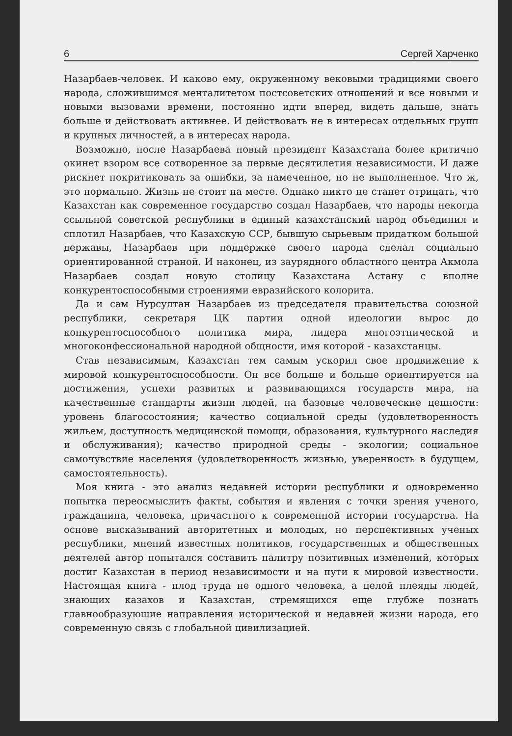6 Сергей Харченко
Назарбаев-человек. И каково ему, окруженному вековыми традициями своего народа, сложившимся менталитетом постсоветских отношений и все новыми и новыми вызовами времени, постоянно идти вперед, видеть дальше, знать больше и действовать активнее. И действовать не в интересах отдельных групп и крупных личностей, а в интересах народа.
Возможно, после Назарбаева новый президент Казахстана более критично окинет взором все сотворенное за первые десятилетия независимости. И даже рискнет покритиковать за ошибки, за намеченное, но не выполненное. Что ж, это нормально. Жизнь не стоит на месте. Однако никто не станет отрицать, что Казахстан как современное государство создал Назарбаев, что народы некогда ссыльной советской республики в единый казахстанский народ объединил и сплотил Назарбаев, что Казахскую ССР, бывшую сырьевым придатком большой державы, Назарбаев при поддержке своего народа сделал социально ориентированной страной. И наконец, из заурядного областного центра Акмола Назарбаев создал новую столицу Казахстана Астану с вполне конкурентоспособными строениями евразийского колорита.
Да и сам Нурсултан Назарбаев из председателя правительства союзной республики, секретаря ЦК партии одной идеологии вырос до конкурентоспособного политика мира, лидера многоэтнической и многоконфессиональной народной общности, имя которой - казахстанцы.
Став независимым, Казахстан тем самым ускорил свое продвижение к мировой конкурентоспособности. Он все больше и больше ориентируется на достижения, успехи развитых и развивающихся государств мира, на качественные стандарты жизни людей, на базовые человеческие ценности: уровень благосостояния; качество социальной среды (удовлетворенность жильем, доступность медицинской помощи, образования, культурного наследия и обслуживания); качество природной среды - экологии; социальное самочувствие населения (удовлетворенность жизнью, уверенность в будущем, самостоятельность).
Моя книга - это анализ недавней истории республики и одновременно попытка переосмыслить факты, события и явления с точки зрения ученого, гражданина, человека, причастного к современной истории государства. На основе высказываний авторитетных и молодых, но перспективных ученых республики, мнений известных политиков, государственных и общественных деятелей автор попытался составить палитру позитивных изменений, которых достиг Казахстан в период независимости и на пути к мировой известности. Настоящая книга - плод труда не одного человека, а целой плеяды людей, знающих казахов и Казахстан, стремящихся еще глубже познать главнообразующие направления исторической и недавней жизни народа, его современную связь с глобальной цивилизацией.